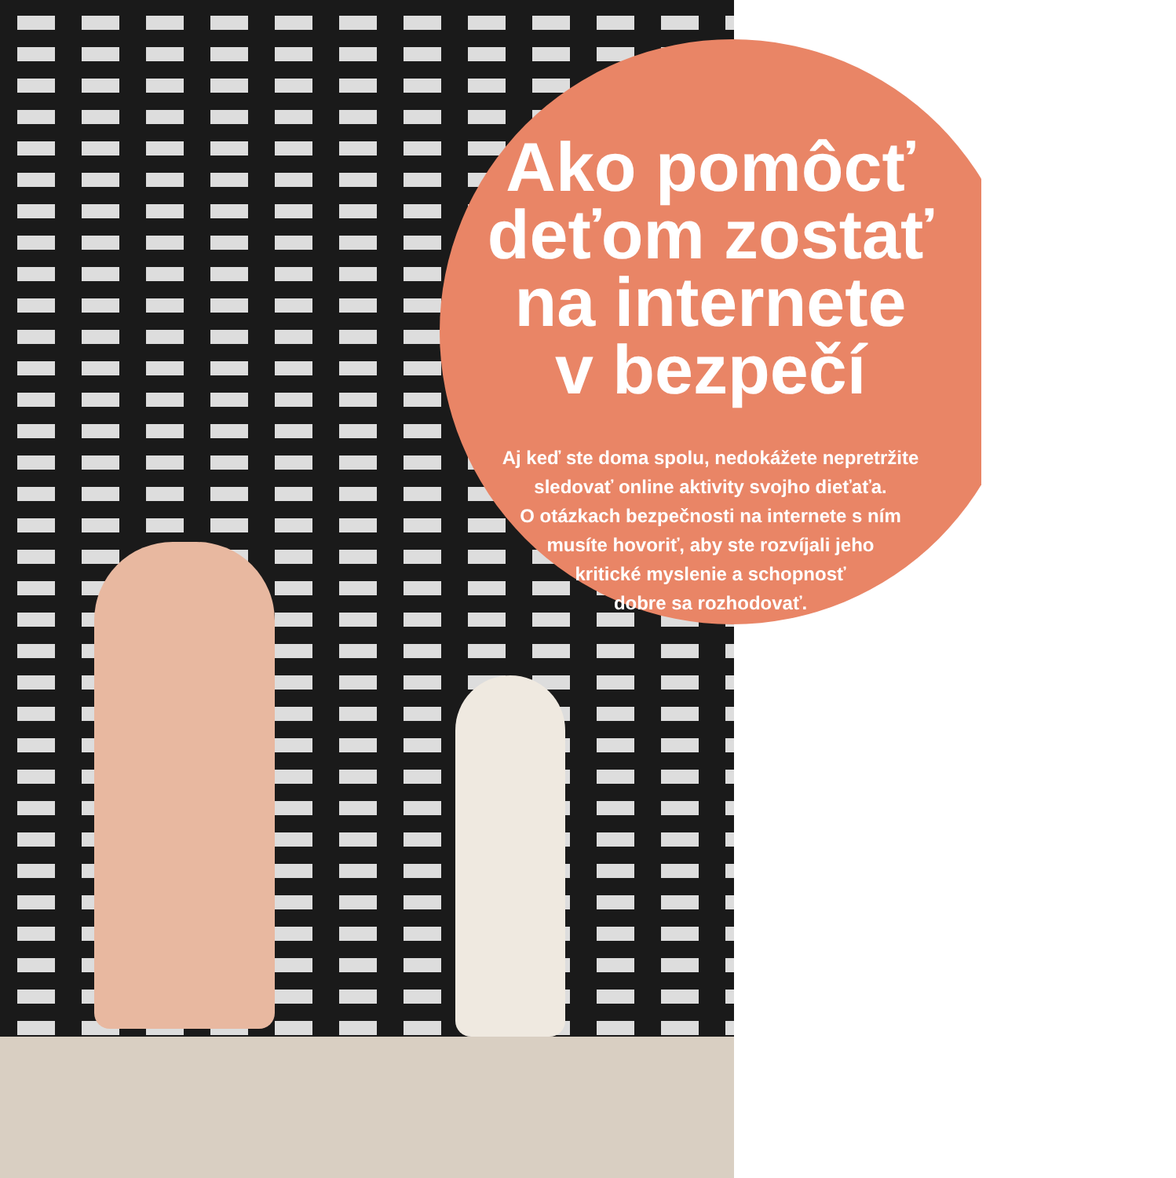Ako pomôcť
deťom zostať
na internete
v bezpečí
Aj keď ste doma spolu, nedokážete nepretržite
sledovať online aktivity svojho dieťaťa.
O otázkach bezpečnosti na internete s ním
musíte hovoriť, aby ste rozvíjali jeho
kritické myslenie a schopnosť
dobre sa rozhodovať.